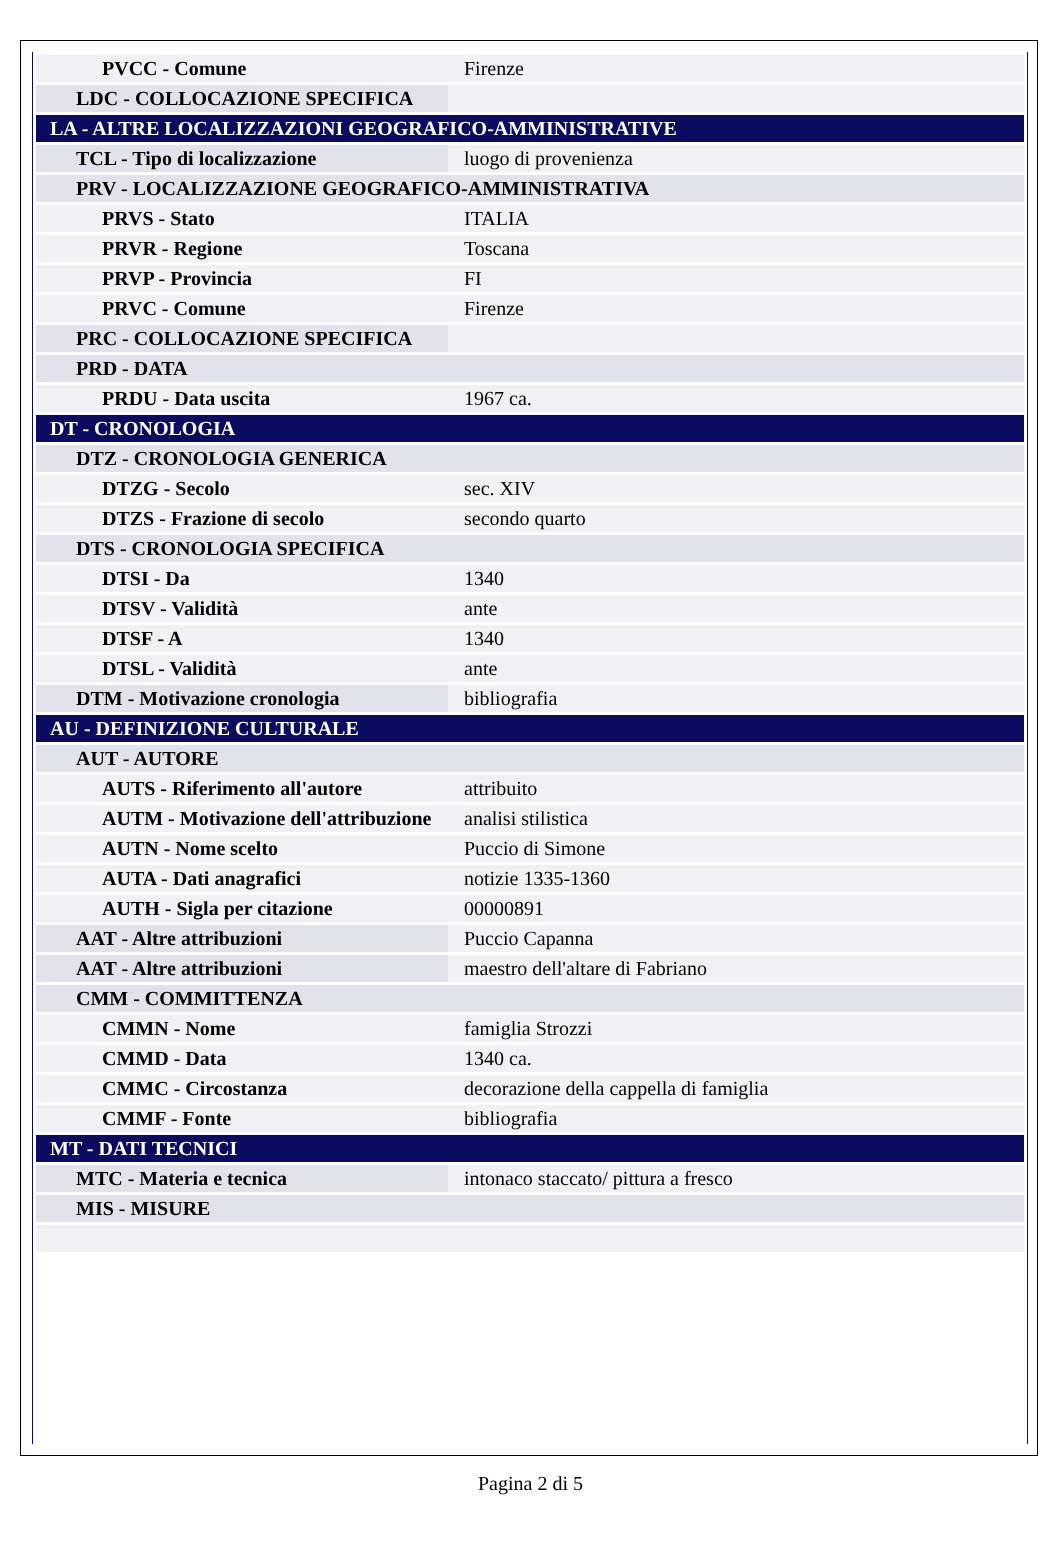| PVCC - Comune | Firenze |
| LDC - COLLOCAZIONE SPECIFICA | |
| LA - ALTRE LOCALIZZAZIONI GEOGRAFICO-AMMINISTRATIVE | |
| TCL - Tipo di localizzazione | luogo di provenienza |
| PRV - LOCALIZZAZIONE GEOGRAFICO-AMMINISTRATIVA | |
| PRVS - Stato | ITALIA |
| PRVR - Regione | Toscana |
| PRVP - Provincia | FI |
| PRVC - Comune | Firenze |
| PRC - COLLOCAZIONE SPECIFICA | |
| PRD - DATA | |
| PRDU - Data uscita | 1967 ca. |
| DT - CRONOLOGIA | |
| DTZ - CRONOLOGIA GENERICA | |
| DTZG - Secolo | sec. XIV |
| DTZS - Frazione di secolo | secondo quarto |
| DTS - CRONOLOGIA SPECIFICA | |
| DTSI - Da | 1340 |
| DTSV - Validità | ante |
| DTSF - A | 1340 |
| DTSL - Validità | ante |
| DTM - Motivazione cronologia | bibliografia |
| AU - DEFINIZIONE CULTURALE | |
| AUT - AUTORE | |
| AUTS - Riferimento all'autore | attribuito |
| AUTM - Motivazione dell'attribuzione | analisi stilistica |
| AUTN - Nome scelto | Puccio di Simone |
| AUTA - Dati anagrafici | notizie 1335-1360 |
| AUTH - Sigla per citazione | 00000891 |
| AAT - Altre attribuzioni | Puccio Capanna |
| AAT - Altre attribuzioni | maestro dell'altare di Fabriano |
| CMM - COMMITTENZA | |
| CMMN - Nome | famiglia Strozzi |
| CMMD - Data | 1340 ca. |
| CMMC - Circostanza | decorazione della cappella di famiglia |
| CMMF - Fonte | bibliografia |
| MT - DATI TECNICI | |
| MTC - Materia e tecnica | intonaco staccato/ pittura a fresco |
| MIS - MISURE | |
Pagina 2 di 5